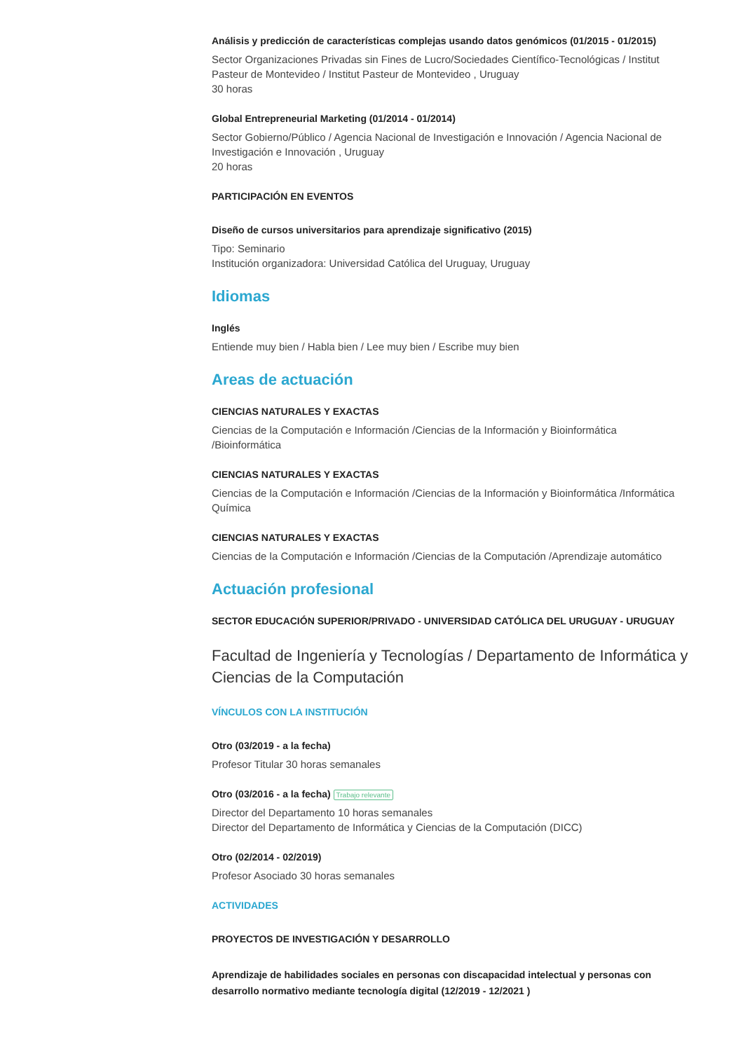Análisis y predicción de características complejas usando datos genómicos (01/2015 - 01/2015)
Sector Organizaciones Privadas sin Fines de Lucro/Sociedades Científico-Tecnológicas / Institut Pasteur de Montevideo / Institut Pasteur de Montevideo , Uruguay
30 horas
Global Entrepreneurial Marketing (01/2014 - 01/2014)
Sector Gobierno/Público / Agencia Nacional de Investigación e Innovación / Agencia Nacional de Investigación e Innovación , Uruguay
20 horas
PARTICIPACIÓN EN EVENTOS
Diseño de cursos universitarios para aprendizaje significativo (2015)
Tipo: Seminario
Institución organizadora: Universidad Católica del Uruguay, Uruguay
Idiomas
Inglés
Entiende muy bien / Habla bien / Lee muy bien / Escribe muy bien
Areas de actuación
CIENCIAS NATURALES Y EXACTAS
Ciencias de la Computación e Información /Ciencias de la Información y Bioinformática /Bioinformática
CIENCIAS NATURALES Y EXACTAS
Ciencias de la Computación e Información /Ciencias de la Información y Bioinformática /Informática Química
CIENCIAS NATURALES Y EXACTAS
Ciencias de la Computación e Información /Ciencias de la Computación /Aprendizaje automático
Actuación profesional
SECTOR EDUCACIÓN SUPERIOR/PRIVADO - UNIVERSIDAD CATÓLICA DEL URUGUAY - URUGUAY
Facultad de Ingeniería y Tecnologías / Departamento de Informática y Ciencias de la Computación
VÍNCULOS CON LA INSTITUCIÓN
Otro (03/2019 - a la fecha)
Profesor Titular 30 horas semanales
Otro (03/2016 - a la fecha) Trabajo relevante
Director del Departamento 10 horas semanales
Director del Departamento de Informática y Ciencias de la Computación (DICC)
Otro (02/2014 - 02/2019)
Profesor Asociado 30 horas semanales
ACTIVIDADES
PROYECTOS DE INVESTIGACIÓN Y DESARROLLO
Aprendizaje de habilidades sociales en personas con discapacidad intelectual y personas con desarrollo normativo mediante tecnología digital (12/2019 - 12/2021 )